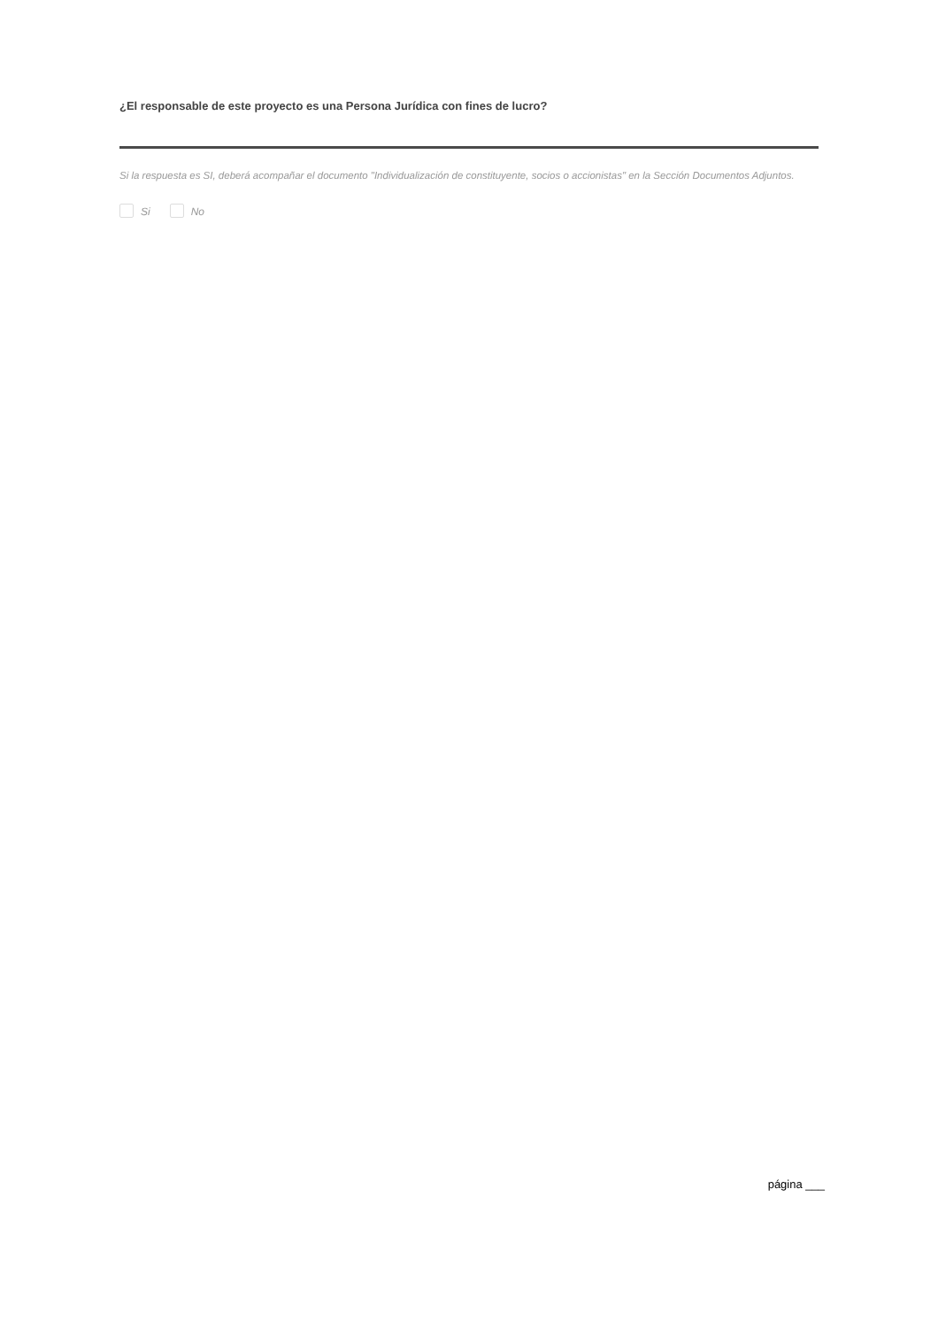¿El responsable de este proyecto es una Persona Jurídica con fines de lucro?
Si la respuesta es SI, deberá acompañar el documento "Individualización de constituyente, socios o accionistas" en la Sección Documentos Adjuntos.
Si No
página ___